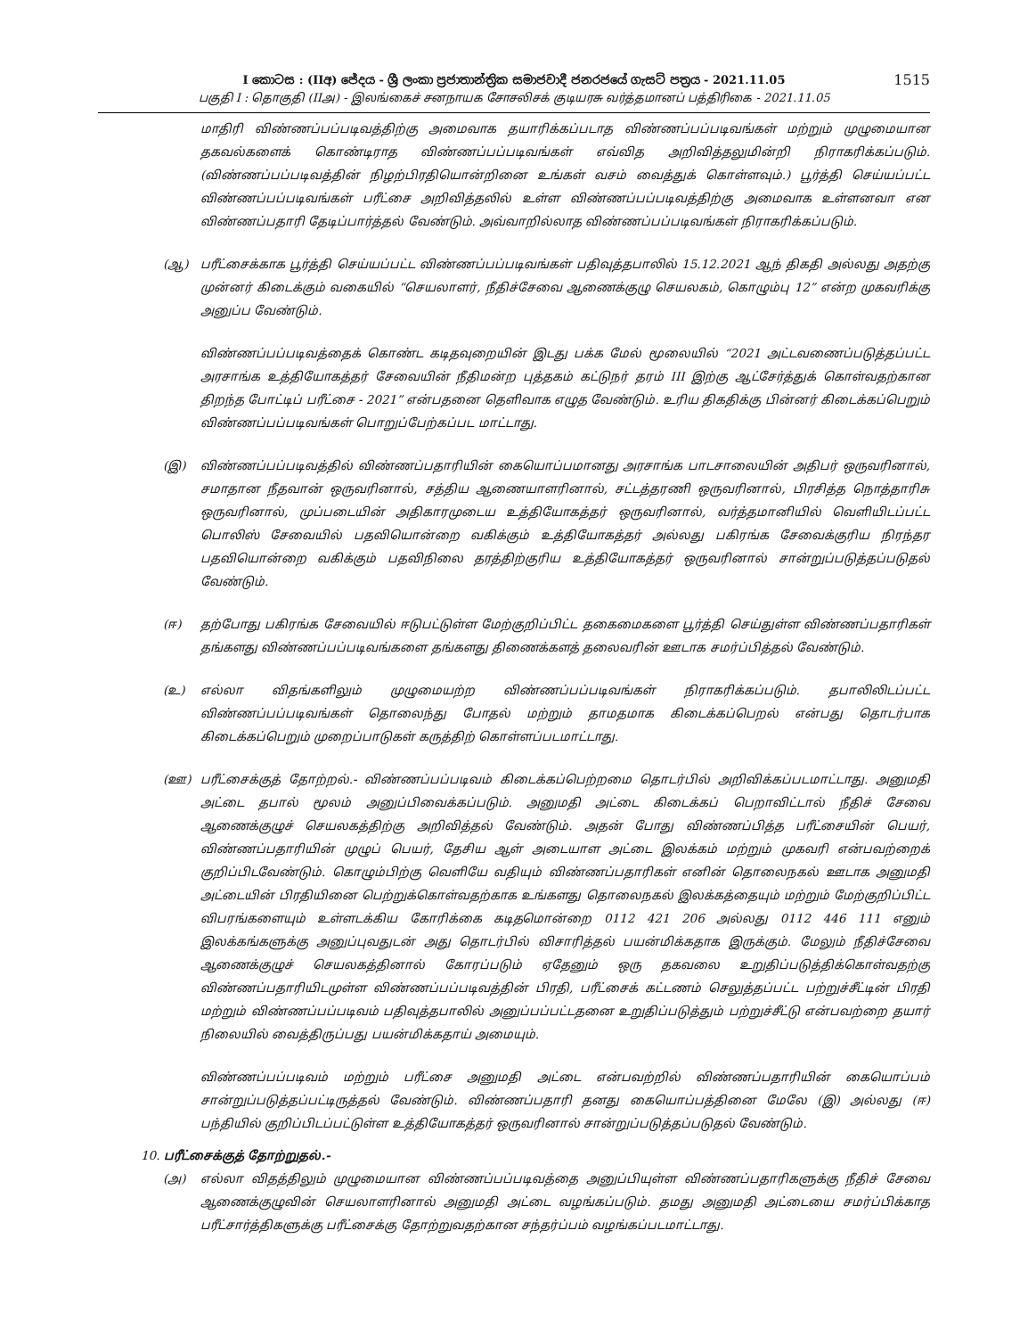1515
I කොටස : (IIඅ) ජේදය - ශ්‍රී ලංකා ප්‍රජාතාන්ත්‍රික සමාජවාදී ජනරජයේ ගැසට් පත්‍රය - 2021.11.05
பகுதி I : தொகுதி (IIஅ) - இலங்கைச் சனநாயக சோசலிசக் குடியரசு வர்த்தமானப் பத்திரிகை - 2021.11.05
மாதிரி விண்ணப்பப்படிவத்திற்கு அமைவாக தயாரிக்கப்படாத விண்ணப்பப்படிவங்கள் மற்றும் முழுமையான தகவல்களைக் கொண்டிராத விண்ணப்பப்படிவங்கள் எவ்வித அறிவித்தலுமின்றி நிராகரிக்கப்படும். (விண்ணப்பப்படிவத்தின் நிழற்பிரதியொன்றினை உங்கள் வசம் வைத்துக் கொள்ளவும்.) பூர்த்தி செய்யப்பட்ட விண்ணப்பப்படிவங்கள் பரீட்சை அறிவித்தலில் உள்ள விண்ணப்பப்படிவத்திற்கு அமைவாக உள்ளனவா என விண்ணப்பதாரி தேடிப்பார்த்தல் வேண்டும். அவ்வாறில்லாத விண்ணப்பப்படிவங்கள் நிராகரிக்கப்படும்.
(ஆ) பரீட்சைக்காக பூர்த்தி செய்யப்பட்ட விண்ணப்பப்படிவங்கள் பதிவுத்தபாலில் 15.12.2021 ஆந் திகதி அல்லது அதற்கு முன்னர் கிடைக்கும் வகையில் “செயலாளர், நீதிச்சேவை ஆணைக்குழு செயலகம், கொழும்பு 12” என்ற முகவரிக்கு அனுப்ப வேண்டும்.
விண்ணப்பப்படிவத்தைக் கொண்ட கடிதவுறையின் இடது பக்க மேல் மூலையில் “2021 அட்டவணைப்படுத்தப்பட்ட அரசாங்க உத்தியோகத்தர் சேவையின் நீதிமன்ற புத்தகம் கட்டுநர் தரம் III இற்கு ஆட்சேர்த்துக் கொள்வதற்கான திறந்த போட்டிப் பரீட்சை - 2021” என்பதனை தெளிவாக எழுத வேண்டும். உரிய திகதிக்கு பின்னர் கிடைக்கப்பெறும் விண்ணப்பப்படிவங்கள் பொறுப்பேற்கப்பட மாட்டாது.
(இ) விண்ணப்பப்படிவத்தில் விண்ணப்பதாரியின் கையொப்பமானது அரசாங்க பாடசாலையின் அதிபர் ஒருவரினால், சமாதான நீதவான் ஒருவரினால், சத்திய ஆணையாளரினால், சட்டத்தரணி ஒருவரினால், பிரசித்த நொத்தாரிசு ஒருவரினால், முப்படையின் அதிகாரமுடைய உத்தியோகத்தர் ஒருவரினால், வர்த்தமானியில் வெளியிடப்பட்ட பொலிஸ் சேவையில் பதவியொன்றை வகிக்கும் உத்தியோகத்தர் அல்லது பகிரங்க சேவைக்குரிய நிரந்தர பதவியொன்றை வகிக்கும் பதவிநிலை தரத்திற்குரிய உத்தியோகத்தர் ஒருவரினால் சான்றுப்படுத்தப்படுதல் வேண்டும்.
(ஈ) தற்போது பகிரங்க சேவையில் ஈடுபட்டுள்ள மேற்குறிப்பிட்ட தகைமைகளை பூர்த்தி செய்துள்ள விண்ணப்பதாரிகள் தங்களது விண்ணப்பப்படிவங்களை தங்களது திணைக்களத் தலைவரின் ஊடாக சமர்ப்பித்தல் வேண்டும்.
(உ) எல்லா விதங்களிலும் முழுமையற்ற விண்ணப்பப்படிவங்கள் நிராகரிக்கப்படும். தபாலிலிடப்பட்ட விண்ணப்பப்படிவங்கள் தொலைந்து போதல் மற்றும் தாமதமாக கிடைக்கப்பெறல் என்பது தொடர்பாக கிடைக்கப்பெறும் முறைப்பாடுகள் கருத்திற் கொள்ளப்படமாட்டாது.
(ஊ) பரீட்சைக்குத் தோற்றல்.- விண்ணப்பப்படிவம் கிடைக்கப்பெற்றமை தொடர்பில் அறிவிக்கப்படமாட்டாது. அனுமதி அட்டை தபால் மூலம் அனுப்பிவைக்கப்படும். அனுமதி அட்டை கிடைக்கப் பெறாவிட்டால் நீதிச் சேவை ஆணைக்குழுச் செயலகத்திற்கு அறிவித்தல் வேண்டும். அதன் போது விண்ணப்பித்த பரீட்சையின் பெயர், விண்ணப்பதாரியின் முழுப் பெயர், தேசிய ஆள் அடையாள அட்டை இலக்கம் மற்றும் முகவரி என்பவற்றைக் குறிப்பிடவேண்டும். கொழும்பிற்கு வெளியே வதியும் விண்ணப்பதாரிகள் எனின் தொலைநகல் ஊடாக அனுமதி அட்டையின் பிரதியினை பெற்றுக்கொள்வதற்காக உங்களது தொலைநகல் இலக்கத்தையும் மற்றும் மேற்குறிப்பிட்ட விபரங்களையும் உள்ளடக்கிய கோரிக்கை கடிதமொன்றை 0112 421 206 அல்லது 0112 446 111 எனும் இலக்கங்களுக்கு அனுப்புவதுடன் அது தொடர்பில் விசாரித்தல் பயன்மிக்கதாக இருக்கும். மேலும் நீதிச்சேவை ஆணைக்குழுச் செயலகத்தினால் கோரப்படும் ஏதேனும் ஒரு தகவலை உறுதிப்படுத்திக்கொள்வதற்கு விண்ணப்பதாரியிடமுள்ள விண்ணப்பப்படிவத்தின் பிரதி, பரீட்சைக் கட்டணம் செலுத்தப்பட்ட பற்றுச்சீட்டின் பிரதி மற்றும் விண்ணப்பப்படிவம் பதிவுத்தபாலில் அனுப்பப்பட்டதனை உறுதிப்படுத்தும் பற்றுச்சீட்டு என்பவற்றை தயார் நிலையில் வைத்திருப்பது பயன்மிக்கதாய் அமையும்.
விண்ணப்பப்படிவம் மற்றும் பரீட்சை அனுமதி அட்டை என்பவற்றில் விண்ணப்பதாரியின் கையொப்பம் சான்றுப்படுத்தப்பட்டிருத்தல் வேண்டும். விண்ணப்பதாரி தனது கையொப்பத்தினை மேலே (இ) அல்லது (ஈ) பந்தியில் குறிப்பிடப்பட்டுள்ள உத்தியோகத்தர் ஒருவரினால் சான்றுப்படுத்தப்படுதல் வேண்டும்.
10. பரீட்சைக்குத் தோற்றுதல்.-
(அ) எல்லா விதத்திலும் முழுமையான விண்ணப்பப்படிவத்தை அனுப்பியுள்ள விண்ணப்பதாரிகளுக்கு நீதிச் சேவை ஆணைக்குழுவின் செயலாளரினால் அனுமதி அட்டை வழங்கப்படும். தமது அனுமதி அட்டையை சமர்ப்பிக்காத பரீட்சார்த்திகளுக்கு பரீட்சைக்கு தோற்றுவதற்கான சந்தர்ப்பம் வழங்கப்படமாட்டாது.